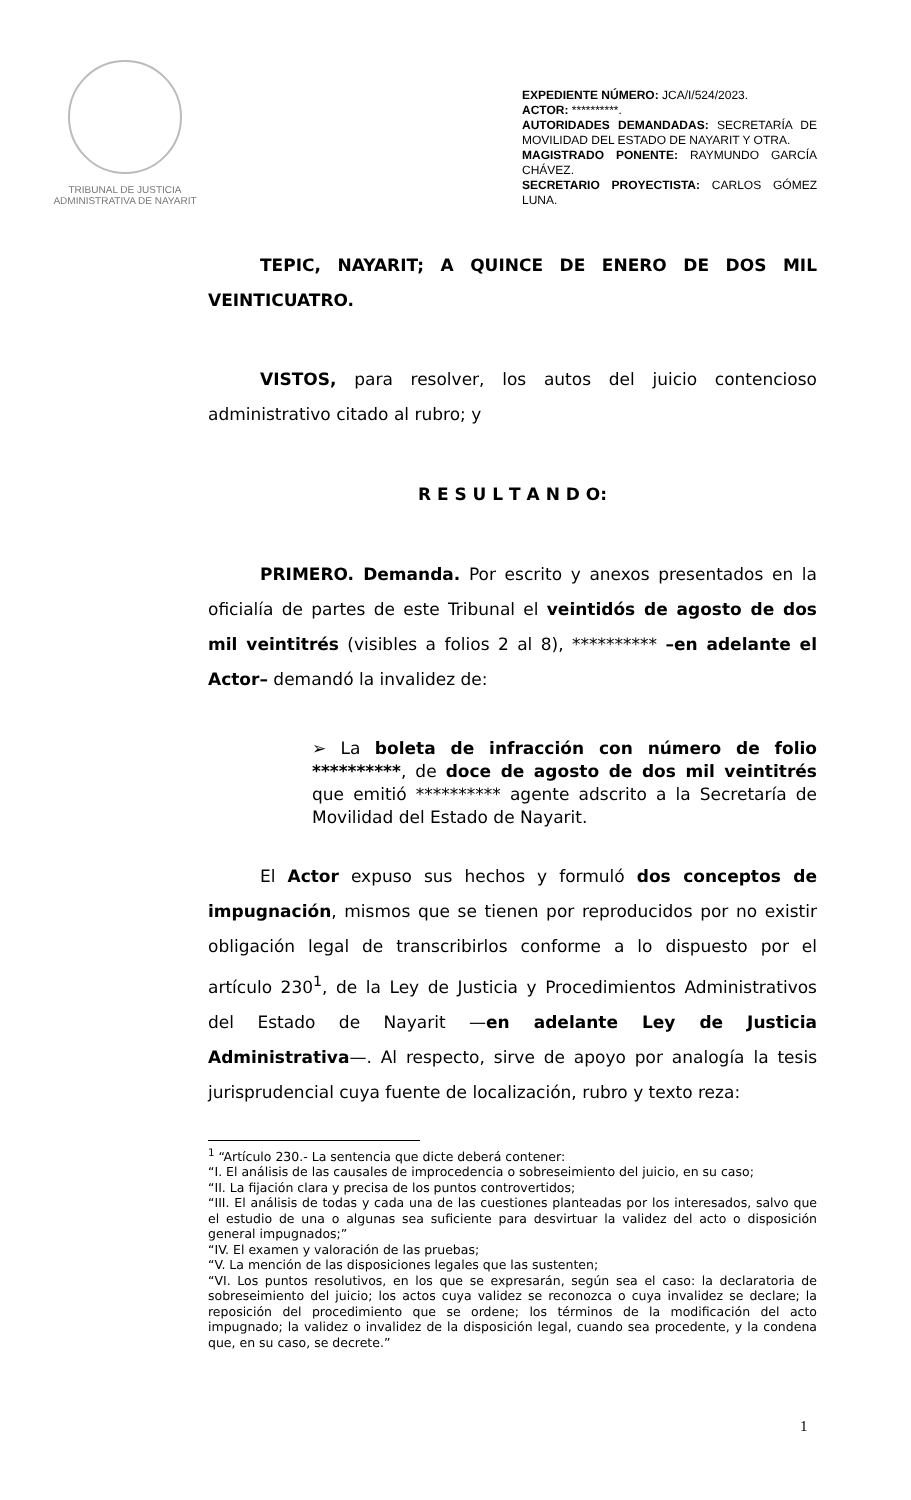TRIBUNAL DE JUSTICIA
ADMINISTRATIVA DE NAYARIT
EXPEDIENTE NÚMERO: JCA/I/524/2023.
ACTOR: **********.
AUTORIDADES DEMANDADAS: SECRETARÍA DE MOVILIDAD DEL ESTADO DE NAYARIT Y OTRA.
MAGISTRADO PONENTE: RAYMUNDO GARCÍA CHÁVEZ.
SECRETARIO PROYECTISTA: CARLOS GÓMEZ LUNA.
TEPIC, NAYARIT; A QUINCE DE ENERO DE DOS MIL VEINTICUATRO.
VISTOS, para resolver, los autos del juicio contencioso administrativo citado al rubro; y
R E S U L T A N D O:
PRIMERO. Demanda. Por escrito y anexos presentados en la oficialía de partes de este Tribunal el veintidós de agosto de dos mil veintitrés (visibles a folios 2 al 8), ********** –en adelante el Actor– demandó la invalidez de:
➢ La boleta de infracción con número de folio **********, de doce de agosto de dos mil veintitrés que emitió ********** agente adscrito a la Secretaría de Movilidad del Estado de Nayarit.
El Actor expuso sus hechos y formuló dos conceptos de impugnación, mismos que se tienen por reproducidos por no existir obligación legal de transcribirlos conforme a lo dispuesto por el artículo 230<sup>1</sup>, de la Ley de Justicia y Procedimientos Administrativos del Estado de Nayarit —en adelante Ley de Justicia Administrativa—. Al respecto, sirve de apoyo por analogía la tesis jurisprudencial cuya fuente de localización, rubro y texto reza:
<sup>1</sup> “Artículo 230.- La sentencia que dicte deberá contener:
“I. El análisis de las causales de improcedencia o sobreseimiento del juicio, en su caso;
“II. La fijación clara y precisa de los puntos controvertidos;
“III. El análisis de todas y cada una de las cuestiones planteadas por los interesados, salvo que el estudio de una o algunas sea suficiente para desvirtuar la validez del acto o disposición general impugnados;”
“IV. El examen y valoración de las pruebas;
“V. La mención de las disposiciones legales que las sustenten;
“VI. Los puntos resolutivos, en los que se expresarán, según sea el caso: la declaratoria de sobreseimiento del juicio; los actos cuya validez se reconozca o cuya invalidez se declare; la reposición del procedimiento que se ordene; los términos de la modificación del acto impugnado; la validez o invalidez de la disposición legal, cuando sea procedente, y la condena que, en su caso, se decrete.”
1